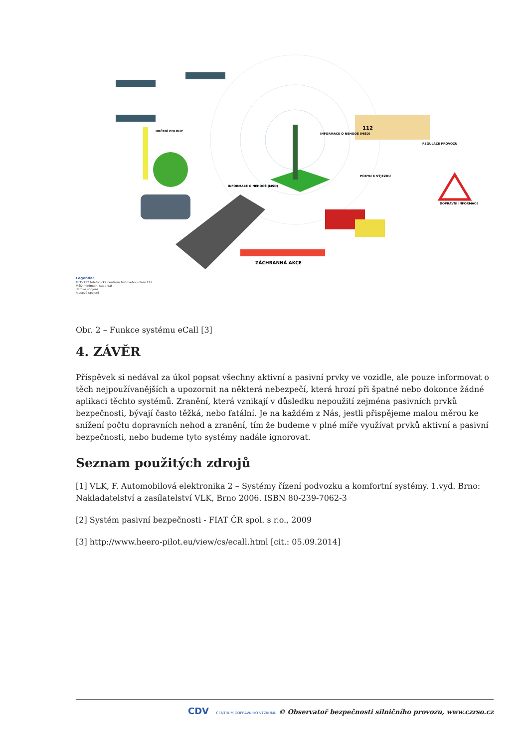ZÁCHRANNÁ AKCE
URČENÍ POLOHY
INFORMACE O NEHODĚ (MSD)
INFORMACE O NEHODĚ (MSD)
REGULACE PROVOZU
POKYN K VÝJEZDU
DOPRAVNÍ INFORMACE
112
Legenda:
TCTV112 telefonické centrum tísňového volání 112
MSD minimální sada dat
datové spojení
hlasové spojení
Obr. 2 – Funkce systému eCall [3]
4. ZÁVĚR
Příspěvek si nedával za úkol popsat všechny aktivní a pasivní prvky ve vozidle, ale pouze informovat o těch nejpoužívanějších a upozornit na některá nebezpečí, která hrozí při špatné nebo dokonce žádné aplikaci těchto systémů. Zranění, která vznikají v důsledku nepoužití zejména pasivních prvků bezpečnosti, bývají často těžká, nebo fatální. Je na každém z Nás, jestli přispějeme malou měrou ke snížení počtu dopravních nehod a zranění, tím že budeme v plné míře využívat prvků aktivní a pasivní bezpečnosti, nebo budeme tyto systémy nadále ignorovat.
Seznam použitých zdrojů
[1] VLK, F. Automobilová elektronika 2 – Systémy řízení podvozku a komfortní systémy. 1.vyd. Brno: Nakladatelství a zasílatelství VLK, Brno 2006. ISBN 80-239-7062-3
[2] Systém pasivní bezpečnosti - FIAT ČR spol. s r.o., 2009
[3] http://www.heero-pilot.eu/view/cs/ecall.html [cit.: 05.09.2014]
CDV CENTRUM DOPRAVNÍHO VÝZKUMU © Observatoř bezpečnosti silničního provozu, www.czrso.cz